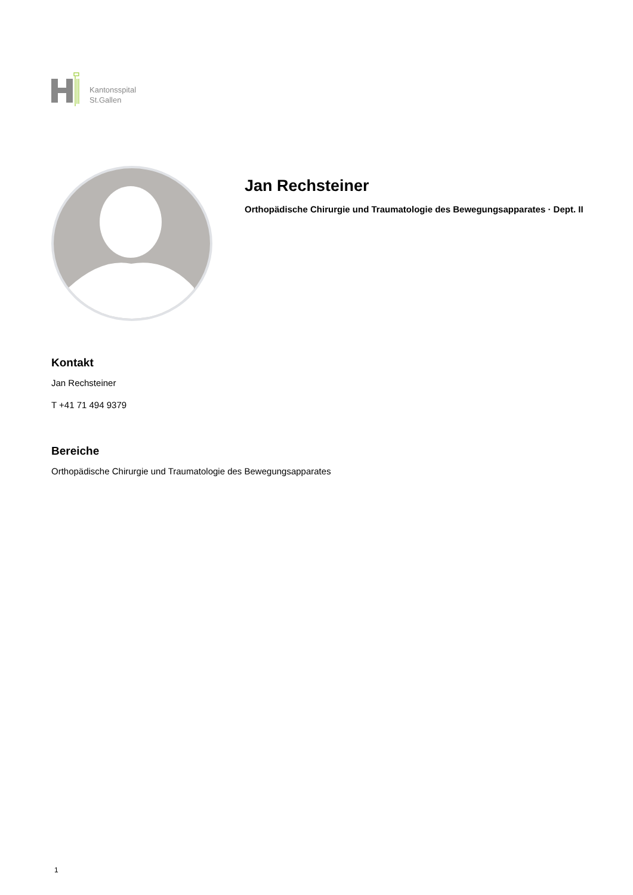Kantonsspital
St.Gallen
Jan Rechsteiner
Orthopädische Chirurgie und Traumatologie des Bewegungsapparates · Dept. II
Kontakt
Jan Rechsteiner
T +41 71 494 9379
Bereiche
Orthopädische Chirurgie und Traumatologie des Bewegungsapparates
1